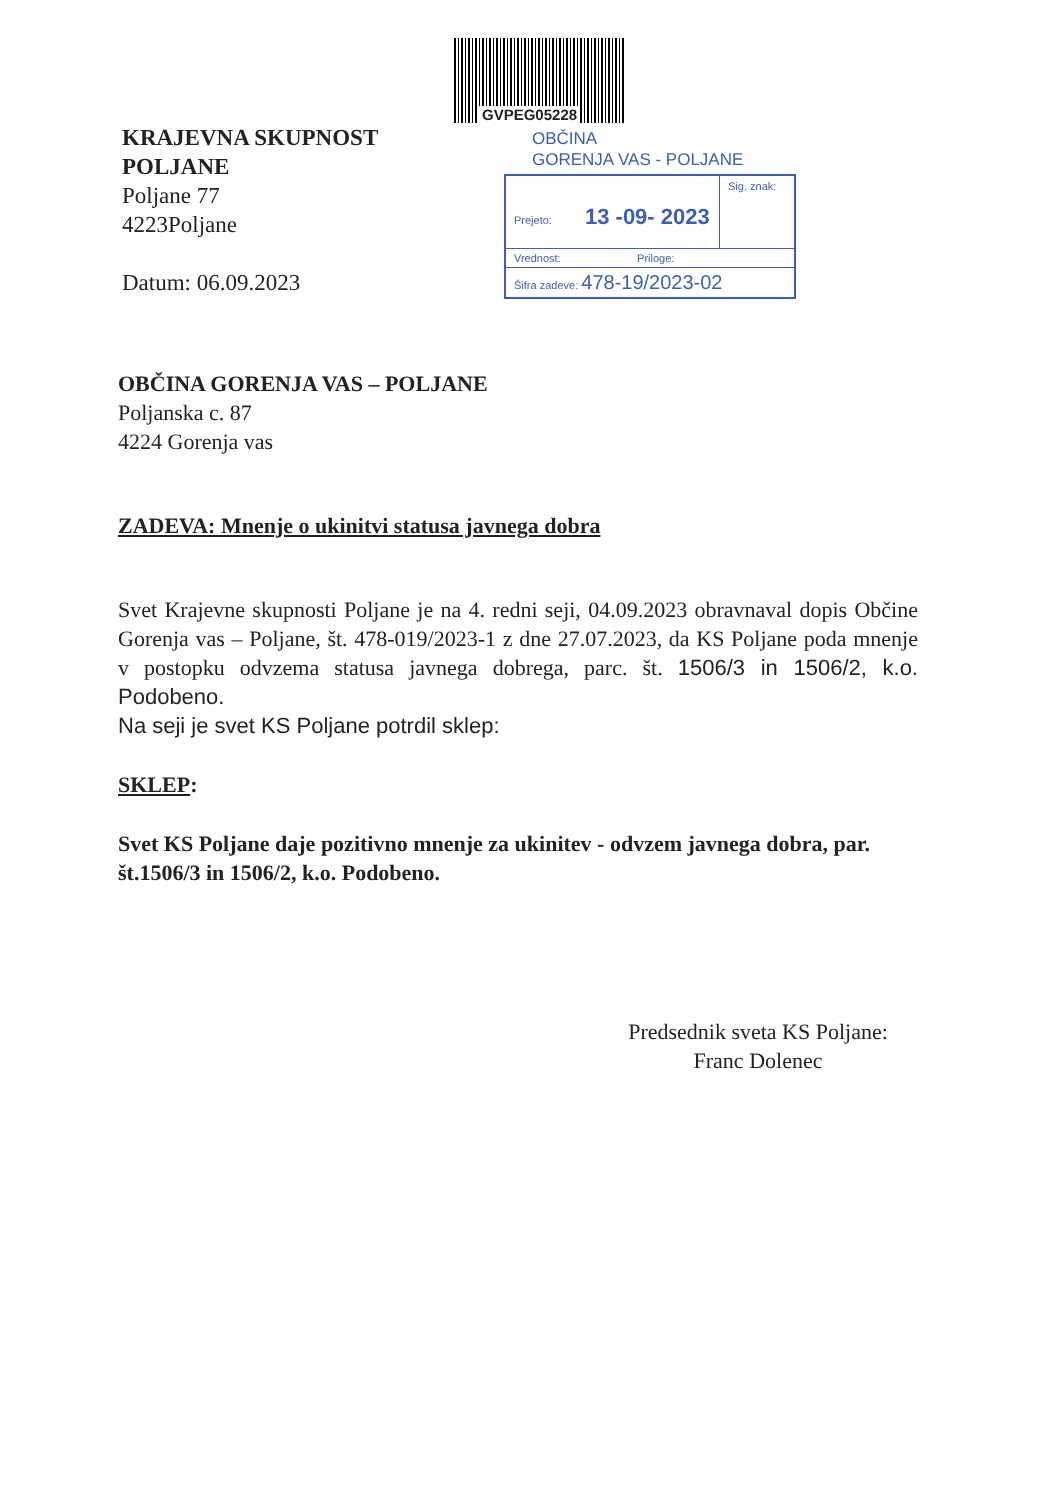KRAJEVNA SKUPNOST POLJANE
Poljane 77
4223Poljane
Datum: 06.09.2023
GVPEG05228
OBČINA
GORENJA VAS - POLJANE
Prejeto: 13 -09- 2023
Sig. znak:
Vrednost: Priloge:
Šifra zadeve: 478-19/2023-02
OBČINA GORENJA VAS – POLJANE
Poljanska c. 87
4224 Gorenja vas
ZADEVA: Mnenje o ukinitvi statusa javnega dobra
Svet Krajevne skupnosti Poljane je na 4. redni seji, 04.09.2023 obravnaval dopis Občine Gorenja vas – Poljane, št. 478-019/2023-1 z dne 27.07.2023, da KS Poljane poda mnenje v postopku odvzema statusa javnega dobrega, parc. št. 1506/3 in 1506/2, k.o. Podobeno.
Na seji je svet KS Poljane potrdil sklep:
SKLEP:
Svet KS Poljane daje pozitivno mnenje za ukinitev - odvzem javnega dobra, par. št.1506/3 in 1506/2, k.o. Podobeno.
Predsednik sveta KS Poljane:
Franc Dolenec